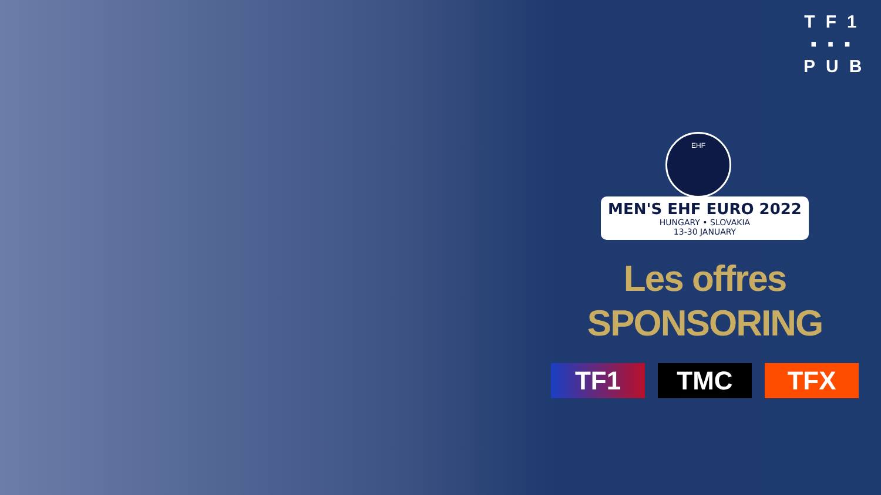TF1
▪▪▪
PUB
EHF
MEN'S EHF EURO 2022 HUNGARY • SLOVAKIA 13-30 JANUARY
Les offres
SPONSORING
TF1 TMC TFX